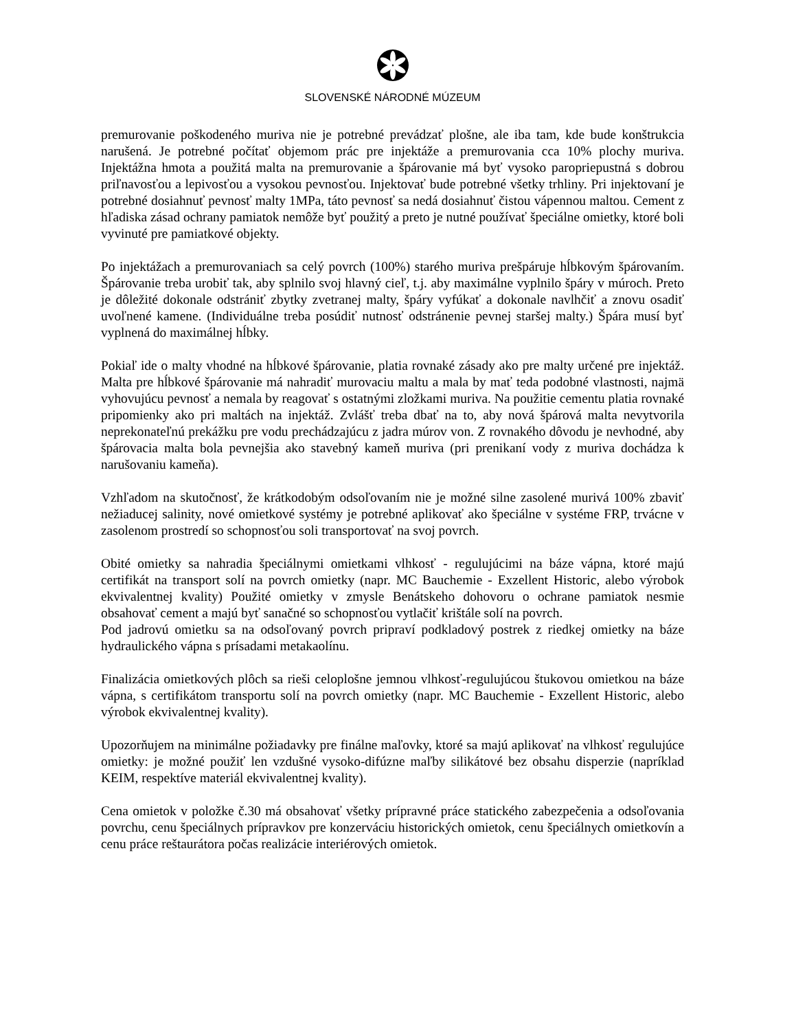SLOVENSKÉ NÁRODNÉ MÚZEUM
premurovanie poškodeného muriva nie je potrebné prevádzať plošne, ale iba tam, kde bude konštrukcia narušená. Je potrebné počítať objemom prác pre injektáže a premurovania cca 10% plochy muriva. Injektážna hmota a použitá malta na premurovanie a špárovanie má byť vysoko paropriepustná s dobrou priľnavosťou a lepivosťou a vysokou pevnosťou. Injektovať bude potrebné všetky trhliny. Pri injektovaní je potrebné dosiahnuť pevnosť malty 1MPa, táto pevnosť sa nedá dosiahnuť čistou vápennou maltou. Cement z hľadiska zásad ochrany pamiatok nemôže byť použitý a preto je nutné používať špeciálne omietky, ktoré boli vyvinuté pre pamiatkové objekty.
Po injektážach a premurovaniach sa celý povrch (100%) starého muriva prešpáruje hĺbkovým špárovaním. Špárovanie treba urobiť tak, aby splnilo svoj hlavný cieľ, t.j. aby maximálne vyplnilo špáry v múroch. Preto je dôležité dokonale odstrániť zbytky zvetranej malty, špáry vyfúkať a dokonale navlhčiť a znovu osadiť uvoľnené kamene. (Individuálne treba posúdiť nutnosť odstránenie pevnej staršej malty.) Špára musí byť vyplnená do maximálnej hĺbky.
Pokiaľ ide o malty vhodné na hĺbkové špárovanie, platia rovnaké zásady ako pre malty určené pre injektáž. Malta pre hĺbkové špárovanie má nahradiť murovaciu maltu a mala by mať teda podobné vlastnosti, najmä vyhovujúcu pevnosť a nemala by reagovať s ostatnými zložkami muriva. Na použitie cementu platia rovnaké pripomienky ako pri maltách na injektáž. Zvlášť treba dbať na to, aby nová špárová malta nevytvorila neprekonateľnú prekážku pre vodu prechádzajúcu z jadra múrov von. Z rovnakého dôvodu je nevhodné, aby špárovacia malta bola pevnejšia ako stavebný kameň muriva (pri prenikaní vody z muriva dochádza k narušovaniu kameňa).
Vzhľadom na skutočnosť, že krátkodobým odsoľovaním nie je možné silne zasolené murivá 100% zbaviť nežiaducej salinity, nové omietkové systémy je potrebné aplikovať ako špeciálne v systéme FRP, trvácne v zasolenom prostredí so schopnosťou soli transportovať na svoj povrch.
Obité omietky sa nahradia špeciálnymi omietkami vlhkosť - regulujúcimi na báze vápna, ktoré majú certifikát na transport solí na povrch omietky (napr. MC Bauchemie - Exzellent Historic, alebo výrobok ekvivalentnej kvality) Použité omietky v zmysle Benátskeho dohovoru o ochrane pamiatok nesmie obsahovať cement a majú byť sanačné so schopnosťou vytlačiť krištále solí na povrch.
Pod jadrovú omietku sa na odsoľovaný povrch pripraví podkladový postrek z riedkej omietky na báze hydraulického vápna s prísadami metakaolínu.
Finalizácia omietkových plôch sa rieši celoplošne jemnou vlhkosť-regulujúcou štukovou omietkou na báze vápna, s certifikátom transportu solí na povrch omietky (napr. MC Bauchemie - Exzellent Historic, alebo výrobok ekvivalentnej kvality).
Upozorňujem na minimálne požiadavky pre finálne maľovky, ktoré sa majú aplikovať na vlhkosť regulujúce omietky: je možné použiť len vzdušné vysoko-difúzne maľby silikátové bez obsahu disperzie (napríklad KEIM, respektíve materiál ekvivalentnej kvality).
Cena omietok v položke č.30 má obsahovať všetky prípravné práce statického zabezpečenia a odsoľovania povrchu, cenu špeciálnych prípravkov pre konzerváciu historických omietok, cenu špeciálnych omietkovín a cenu práce reštaurátora počas realizácie interiérových omietok.